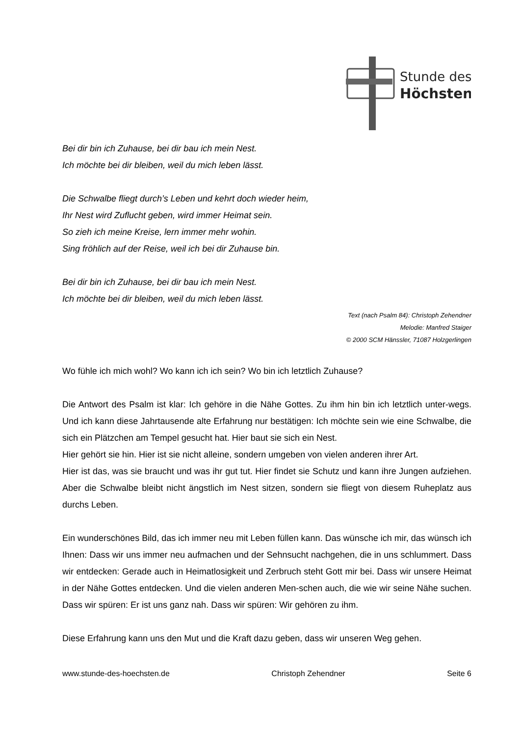Stunde des
Höchsten
Bei dir bin ich Zuhause, bei dir bau ich mein Nest.
Ich möchte bei dir bleiben, weil du mich leben lässt.
Die Schwalbe fliegt durch’s Leben und kehrt doch wieder heim,
Ihr Nest wird Zuflucht geben, wird immer Heimat sein.
So zieh ich meine Kreise, lern immer mehr wohin.
Sing fröhlich auf der Reise, weil ich bei dir Zuhause bin.
Bei dir bin ich Zuhause, bei dir bau ich mein Nest.
Ich möchte bei dir bleiben, weil du mich leben lässt.
Text (nach Psalm 84): Christoph Zehendner
Melodie: Manfred Staiger
© 2000 SCM Hänssler, 71087 Holzgerlingen
Wo fühle ich mich wohl? Wo kann ich ich sein? Wo bin ich letztlich Zuhause?
Die Antwort des Psalm ist klar: Ich gehöre in die Nähe Gottes. Zu ihm hin bin ich letztlich unter-wegs. Und ich kann diese Jahrtausende alte Erfahrung nur bestätigen: Ich möchte sein wie eine Schwalbe, die sich ein Plätzchen am Tempel gesucht hat. Hier baut sie sich ein Nest.
Hier gehört sie hin. Hier ist sie nicht alleine, sondern umgeben von vielen anderen ihrer Art.
Hier ist das, was sie braucht und was ihr gut tut. Hier findet sie Schutz und kann ihre Jungen aufziehen. Aber die Schwalbe bleibt nicht ängstlich im Nest sitzen, sondern sie fliegt von diesem Ruheplatz aus durchs Leben.
Ein wunderschönes Bild, das ich immer neu mit Leben füllen kann. Das wünsche ich mir, das wünsch ich Ihnen: Dass wir uns immer neu aufmachen und der Sehnsucht nachgehen, die in uns schlummert. Dass wir entdecken: Gerade auch in Heimatlosigkeit und Zerbruch steht Gott mir bei. Dass wir unsere Heimat in der Nähe Gottes entdecken. Und die vielen anderen Men-schen auch, die wie wir seine Nähe suchen. Dass wir spüren: Er ist uns ganz nah. Dass wir spüren: Wir gehören zu ihm.
Diese Erfahrung kann uns den Mut und die Kraft dazu geben, dass wir unseren Weg gehen.
www.stunde-des-hoechsten.de Christoph Zehendner Seite 6